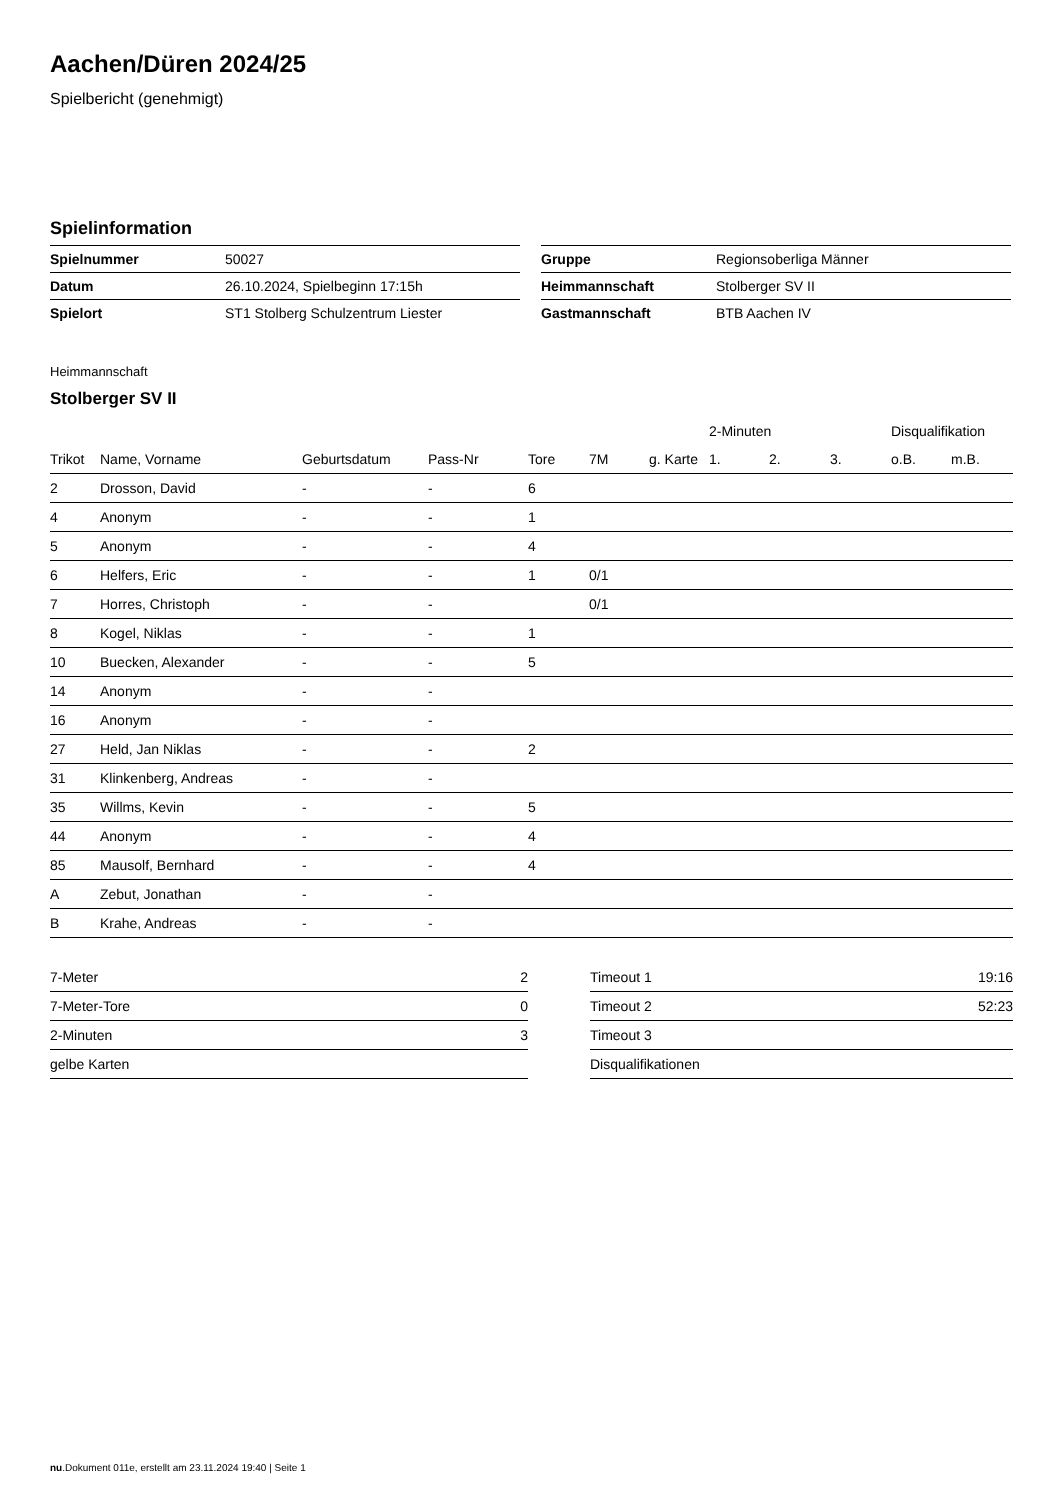Aachen/Düren 2024/25
Spielbericht (genehmigt)
Spielinformation
| Spielnummer | 50027 |
| Datum | 26.10.2024, Spielbeginn 17:15h |
| Spielort | ST1 Stolberg Schulzentrum Liester |
| Gruppe | Regionsoberliga Männer |
| Heimmannschaft | Stolberger SV II |
| Gastmannschaft | BTB Aachen IV |
Heimmannschaft
Stolberger SV II
| | | | | | | | | 2-Minuten | | | Disqualifikation | |
| --- | --- | --- | --- | --- | --- | --- | --- | --- | --- | --- | --- | --- |
| Trikot | Name, Vorname | Geburtsdatum | Pass-Nr | Tore | 7M | g. Karte | | 1. | 2. | 3. | o.B. | m.B. |
| 2 | Drosson, David | - | - | 6 | | | | | | | | |
| 4 | Anonym | - | - | 1 | | | | | | | | |
| 5 | Anonym | - | - | 4 | | | | | | | | |
| 6 | Helfers, Eric | - | - | 1 | 0/1 | | | | | | | |
| 7 | Horres, Christoph | - | - | | 0/1 | | | | | | | |
| 8 | Kogel, Niklas | - | - | 1 | | | | | | | | |
| 10 | Buecken, Alexander | - | - | 5 | | | | | | | | |
| 14 | Anonym | - | - | | | | | | | | | |
| 16 | Anonym | - | - | | | | | | | | | |
| 27 | Held, Jan Niklas | - | - | 2 | | | | | | | | |
| 31 | Klinkenberg, Andreas | - | - | | | | | | | | | |
| 35 | Willms, Kevin | - | - | 5 | | | | | | | | |
| 44 | Anonym | - | - | 4 | | | | | | | | |
| 85 | Mausolf, Bernhard | - | - | 4 | | | | | | | | |
| A | Zebut, Jonathan | - | - | | | | | | | | | |
| B | Krahe, Andreas | - | - | | | | | | | | | |
| 7-Meter | 2 |
| 7-Meter-Tore | 0 |
| 2-Minuten | 3 |
| gelbe Karten | |
| Timeout 1 | 19:16 |
| Timeout 2 | 52:23 |
| Timeout 3 | |
| Disqualifikationen | |
nu.Dokument 011e, erstellt am 23.11.2024 19:40 | Seite 1